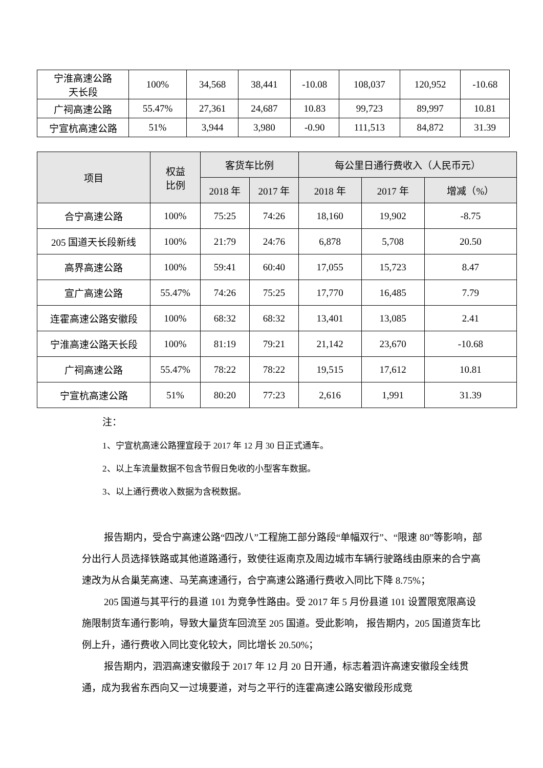| 宁淮高速公路 天长段 | 100% | 34,568 | 38,441 | -10.08 | 108,037 | 120,952 | -10.68 |
| 广祠高速公路 | 55.47% | 27,361 | 24,687 | 10.83 | 99,723 | 89,997 | 10.81 |
| 宁宣杭高速公路 | 51% | 3,944 | 3,980 | -0.90 | 111,513 | 84,872 | 31.39 |
| 项目 | 权益 比例 | 客货车比例 | | 每公里日通行费收入（人民币元） | | |
| --- | --- | --- | --- | --- | --- | --- |
| | | 2018 年 | 2017 年 | 2018 年 | 2017 年 | 增减（%） |
| 合宁高速公路 | 100% | 75:25 | 74:26 | 18,160 | 19,902 | -8.75 |
| 205 国道天长段新线 | 100% | 21:79 | 24:76 | 6,878 | 5,708 | 20.50 |
| 高界高速公路 | 100% | 59:41 | 60:40 | 17,055 | 15,723 | 8.47 |
| 宣广高速公路 | 55.47% | 74:26 | 75:25 | 17,770 | 16,485 | 7.79 |
| 连霍高速公路安徽段 | 100% | 68:32 | 68:32 | 13,401 | 13,085 | 2.41 |
| 宁淮高速公路天长段 | 100% | 81:19 | 79:21 | 21,142 | 23,670 | -10.68 |
| 广祠高速公路 | 55.47% | 78:22 | 78:22 | 19,515 | 17,612 | 10.81 |
| 宁宣杭高速公路 | 51% | 80:20 | 77:23 | 2,616 | 1,991 | 31.39 |
注：
1、宁宣杭高速公路狸宣段于 2017 年 12 月 30 日正式通车。
2、以上车流量数据不包含节假日免收的小型客车数据。
3、以上通行费收入数据为含税数据。
报告期内，受合宁高速公路“四改八”工程施工部分路段“单幅双行”、“限速 80”等影响，部分出行人员选择铁路或其他道路通行，致使往返南京及周边城市车辆行驶路线由原来的合宁高速改为从合巢芜高速、马芜高速通行，合宁高速公路通行费收入同比下降 8.75%；
205 国道与其平行的县道 101 为竞争性路由。受 2017 年 5 月份县道 101 设置限宽限高设施限制货车通行影响，导致大量货车回流至 205 国道。受此影响， 报告期内，205 国道货车比例上升，通行费收入同比变化较大，同比增长 20.50%；
报告期内，泗泗高速安徽段于 2017 年 12 月 20 日开通，标志着泗许高速安徽段全线贯通，成为我省东西向又一过境要道，对与之平行的连霍高速公路安徽段形成竞